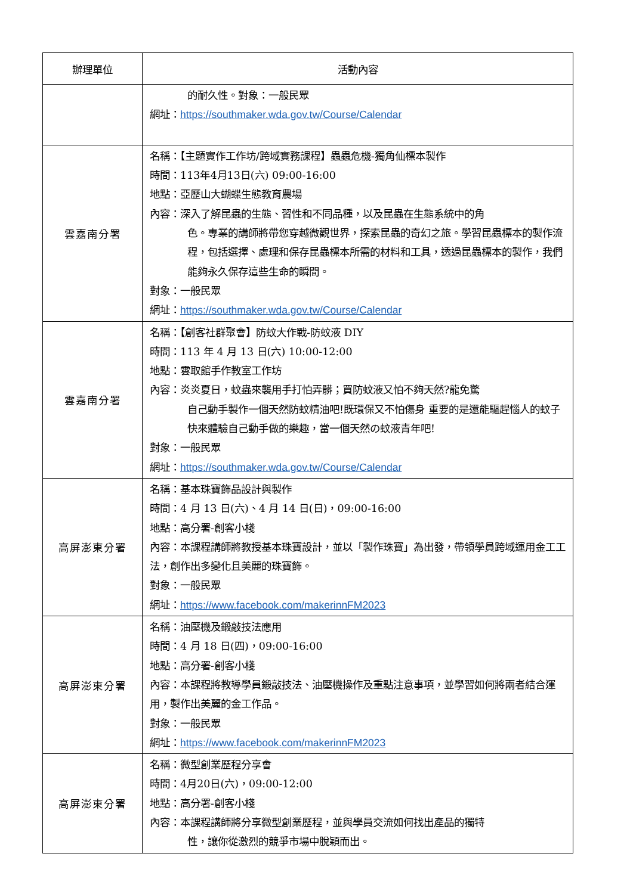| 辦理單位 | 活動內容 |
| --- | --- |
| | 的耐久性。對象：一般民眾 網址： https://southmaker.wda.gov.tw/Course/Calendar |
| 雲嘉南分署 | 名稱：【主題實作工作坊/跨域實務課程】蟲蟲危機-獨角仙標本製作 時間：113年4月13日(六) 09:00-16:00 地點：亞歷山大蝴蝶生態教育農場 內容：深入了解昆蟲的生態、習性和不同品種，以及昆蟲在生態系統中的角 色。專業的講師將帶您穿越微觀世界，探索昆蟲的奇幻之旅。學習昆蟲標本的製作流程，包括選擇、處理和保存昆蟲標本所需的材料和工具，透過昆蟲標本的製作，我們能夠永久保存這些生命的瞬間。 對象：一般民眾 網址： https://southmaker.wda.gov.tw/Course/Calendar |
| 雲嘉南分署 | 名稱：【創客社群聚會】防蚊大作戰-防蚊液 DIY 時間：113 年 4 月 13 日(六) 10:00-12:00 地點：雲取館手作教室工作坊 內容：炎炎夏日，蚊蟲來襲用手打怕弄髒；買防蚊液又怕不夠天然?龍免驚 自己動手製作一個天然防蚊精油吧!既環保又不怕傷身 重要的是還能驅趕惱人的蚊子快來體驗自己動手做的樂趣，當一個天然の蚊液青年吧! 對象：一般民眾 網址： https://southmaker.wda.gov.tw/Course/Calendar |
| 高屏澎東分署 | 名稱：基本珠寶飾品設計與製作 時間：4 月 13 日(六)、4 月 14 日(日)，09:00-16:00 地點：高分署-創客小棧 內容：本課程講師將教授基本珠寶設計，並以「製作珠寶」為出發，帶領學員跨域運用金工工法，創作出多變化且美麗的珠寶飾。 對象：一般民眾 網址： https://www.facebook.com/makerinnFM2023 |
| 高屏澎東分署 | 名稱：油壓機及鍛敲技法應用 時間：4 月 18 日(四)，09:00-16:00 地點：高分署-創客小棧 內容：本課程將教導學員鍛敲技法、油壓機操作及重點注意事項，並學習如何將兩者結合運用，製作出美麗的金工作品。 對象：一般民眾 網址： https://www.facebook.com/makerinnFM2023 |
| 高屏澎東分署 | 名稱：微型創業歷程分享會 時間：4月20日(六)，09:00-12:00 地點：高分署-創客小棧 內容：本課程講師將分享微型創業歷程，並與學員交流如何找出產品的獨特 性，讓你從激烈的競爭市場中脫穎而出。 |